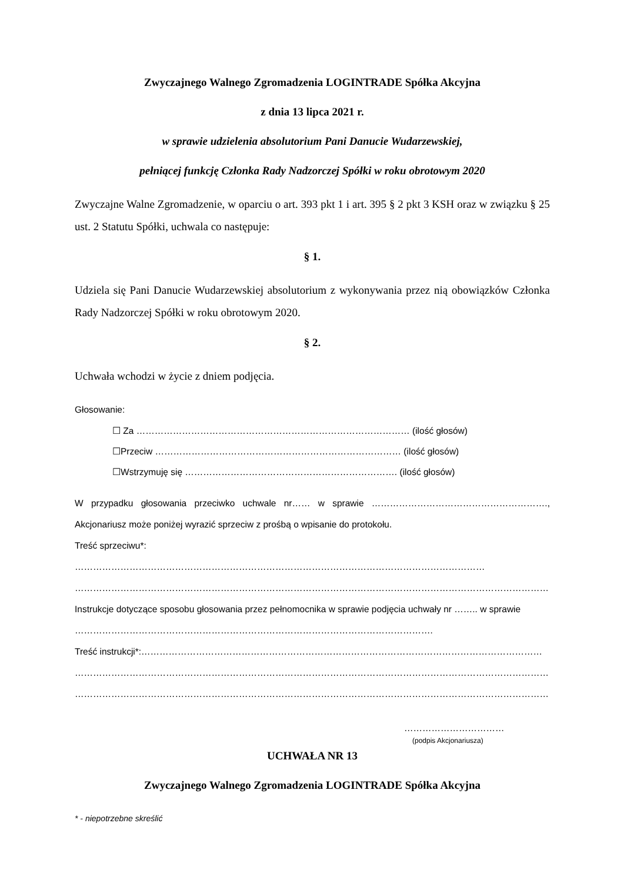Zwyczajnego Walnego Zgromadzenia LOGINTRADE Spółka Akcyjna
z dnia 13 lipca 2021 r.
w sprawie udzielenia absolutorium Pani Danucie Wudarzewskiej,
pełniącej funkcję Członka Rady Nadzorczej Spółki w roku obrotowym 2020
Zwyczajne Walne Zgromadzenie, w oparciu o art. 393 pkt 1 i art. 395 § 2 pkt 3 KSH oraz w związku § 25 ust. 2 Statutu Spółki, uchwala co następuje:
§ 1.
Udziela się Pani Danucie Wudarzewskiej absolutorium z wykonywania przez nią obowiązków Członka Rady Nadzorczej Spółki w roku obrotowym 2020.
§ 2.
Uchwała wchodzi w życie z dniem podjęcia.
Głosowanie:
☐ Za ……………………………………………………………………………… (ilość głosów)
☐Przeciw ……………………………………………………………………… (ilość głosów)
☐Wstrzymuję się ……………………………………………………………. (ilość głosów)
W przypadku głosowania przeciwko uchwale nr…… w sprawie …………………………………………………., Akcjonariusz może poniżej wyrazić sprzeciw z prośbą o wpisanie do protokołu.
Treść sprzeciwu*: ………………………………………………………………………………………………………………………
…………………………………………………………………………………………………………………………………………
Instrukcje dotyczące sposobu głosowania przez pełnomocnika w sprawie podjęcia uchwały nr …….. w sprawie ……………………………………………………………………………………………………….
Treść instrukcji*:……………………………………………………………………………………………………………………
…………………………………………………………………………………………………………………………………………
…………………………………………………………………………………………………………………………………………
……………………………
(podpis Akcjonariusza)
UCHWAŁA NR 13
Zwyczajnego Walnego Zgromadzenia LOGINTRADE Spółka Akcyjna
* - niepotrzebne skreślić